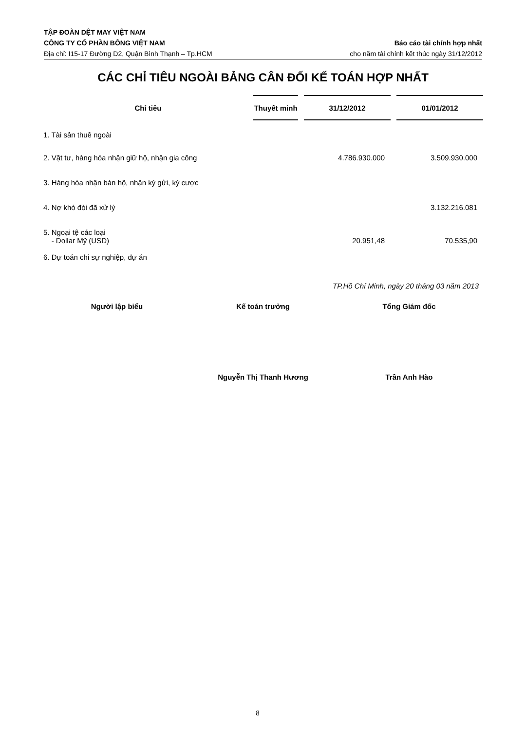TẬP ĐOÀN DỆT MAY VIỆT NAM
CÔNG TY CỔ PHẦN BÔNG VIỆT NAM Báo cáo tài chính hợp nhất
Địa chỉ: I15-17 Đường D2, Quận Bình Thạnh – Tp.HCM cho năm tài chính kết thúc ngày 31/12/2012
CÁC CHỈ TIÊU NGOÀI BẢNG CÂN ĐỐI KẾ TOÁN HỢP NHẤT
| Chỉ tiêu | Thuyết minh | | 31/12/2012 | | 01/01/2012 |
| --- | --- | --- | --- | --- | --- |
| 1. Tài sản thuê ngoài | | | | | |
| 2. Vật tư, hàng hóa nhận giữ hộ, nhận gia công | | | 4.786.930.000 | | 3.509.930.000 |
| 3. Hàng hóa nhận bán hộ, nhận ký gửi, ký cược | | | | | |
| 4. Nợ khó đòi đã xử lý | | | | | 3.132.216.081 |
| 5. Ngoại tệ các loại - Dollar Mỹ (USD) | | | 20.951,48 | | 70.535,90 |
| 6. Dự toán chi sự nghiệp, dự án | | | | | |
TP.Hồ Chí Minh, ngày 20 tháng 03 năm 2013
Người lập biểu Kế toán trưởng Tổng Giám đốc
Nguyễn Thị Thanh Hương Trần Anh Hào
8